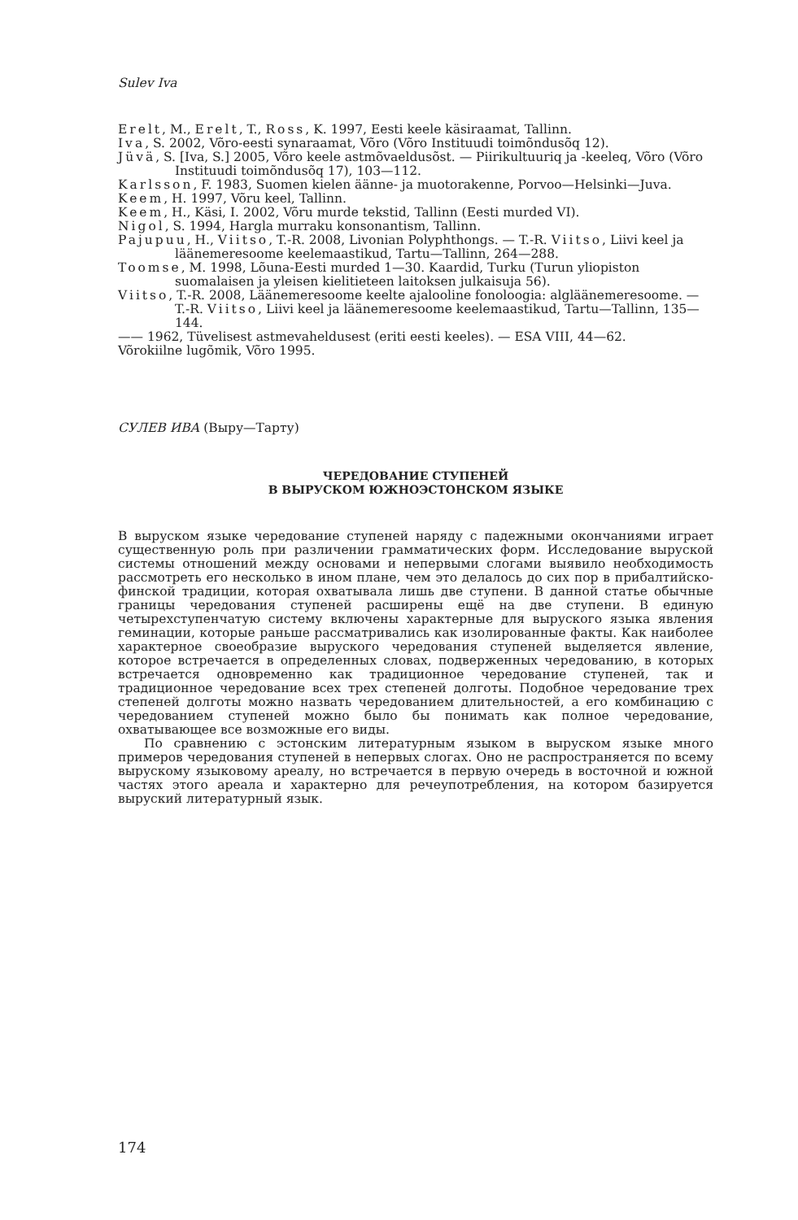Sulev Iva
Erelt, M., Erelt, T., Ross, K. 1997, Eesti keele käsiraamat, Tallinn.
Iva, S. 2002, Võro-eesti synaraamat, Võro (Võro Instituudi toimõndusõq 12).
Jüvä, S. [Iva, S.] 2005, Võro keele astmõvaeldusõst. — Piirikultuuriq ja -keeleq, Võro (Võro Instituudi toimõndusõq 17), 103—112.
Karlsson, F. 1983, Suomen kielen äänne- ja muotorakenne, Porvoo—Helsinki—Juva.
Keem, H. 1997, Võru keel, Tallinn.
Keem, H., Käsi, I. 2002, Võru murde tekstid, Tallinn (Eesti murded VI).
Nigol, S. 1994, Hargla murraku konsonantism, Tallinn.
Pajupuu, H., Viitso, T.-R. 2008, Livonian Polyphthongs. — T.-R. Viitso, Liivi keel ja läänemeresoome keelemaastikud, Tartu—Tallinn, 264—288.
Toomse, M. 1998, Lõuna-Eesti murded 1—30. Kaardid, Turku (Turun yliopiston suomalaisen ja yleisen kielitieteen laitoksen julkaisuja 56).
Viitso, T.-R. 2008, Läänemeresoome keelte ajalooline fonoloogia: algläänemeresoome. — T.-R. Viitso, Liivi keel ja läänemeresoome keelemaastikud, Tartu—Tallinn, 135—144.
—— 1962, Tüvelisest astmevaheldusest (eriti eesti keeles). — ESA VIII, 44—62.
Võrokiilne lugõmik, Võro 1995.
СУЛЕВ ИВА (Выру—Тарту)
ЧЕРЕДОВАНИЕ СТУПЕНЕЙ
В ВЫРУСКОМ ЮЖНОЭСТОНСКОМ ЯЗЫКЕ
В выруском языке чередование ступеней наряду с падежными окончаниями играет существенную роль при различении грамматических форм. Исследование выруской системы отношений между основами и непервыми слогами выявило необходимость рассмотреть его несколько в ином плане, чем это делалось до сих пор в прибалтийско-финской традиции, которая охватывала лишь две ступени. В данной статье обычные границы чередования ступеней расширены ещё на две ступени. В единую четырехступенчатую систему включены характерные для выруского языка явления геминации, которые раньше рассматривались как изолированные факты. Как наиболее характерное своеобразие выруского чередования ступеней выделяется явление, которое встречается в определенных словах, подверженных чередованию, в которых встречается одновременно как традиционное чередование ступеней, так и традиционное чередование всех трех степеней долготы. Подобное чередование трех степеней долготы можно назвать чередованием длительностей, а его комбинацию с чередованием ступеней можно было бы понимать как полное чередование, охватывающее все возможные его виды.
По сравнению с эстонским литературным языком в выруском языке много примеров чередования ступеней в непервых слогах. Оно не распространяется по всему вырускому языковому ареалу, но встречается в первую очередь в восточной и южной частях этого ареала и характерно для речеупотребления, на котором базируется выруский литературный язык.
174